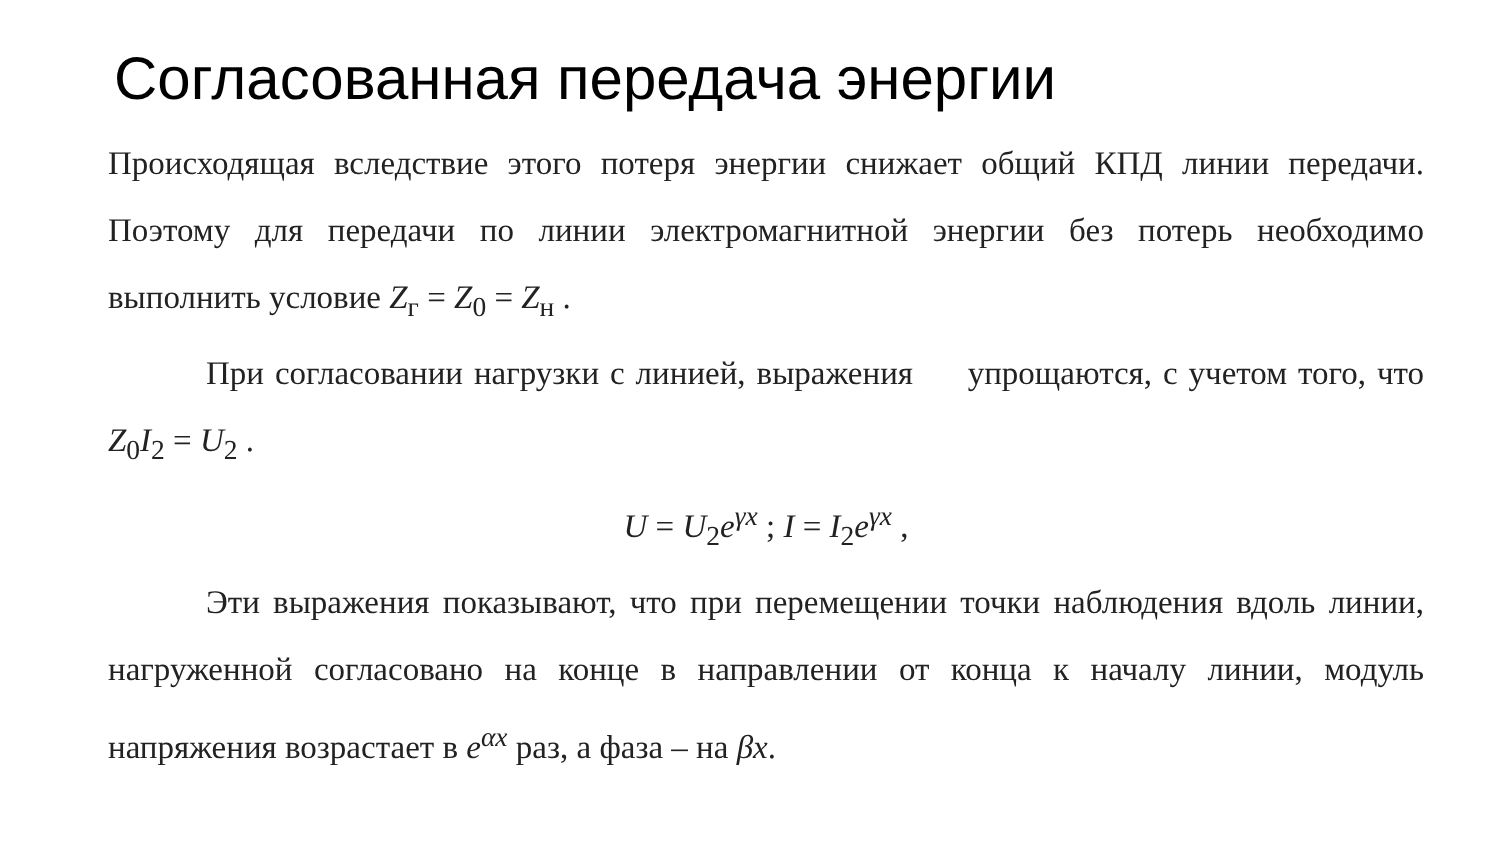Согласованная передача энергии
Происходящая вследствие этого потеря энергии снижает общий КПД линии передачи. Поэтому для передачи по линии электромагнитной энергии без потерь необходимо выполнить условие Z<sub>г</sub> = Z<sub>0</sub> = Z<sub>н</sub> .
При согласовании нагрузки с линией, выражения упрощаются, с учетом того, что Z<sub>0</sub>I<sub>2</sub> = U<sub>2</sub> .
U = U<sub>2</sub>e<sup>γx</sup> ; I = I<sub>2</sub>e<sup>γx</sup> ,
Эти выражения показывают, что при перемещении точки наблюдения вдоль линии, нагруженной согласовано на конце в направлении от конца к началу линии, модуль напряжения возрастает в e<sup>αx</sup> раз, а фаза – на βx.